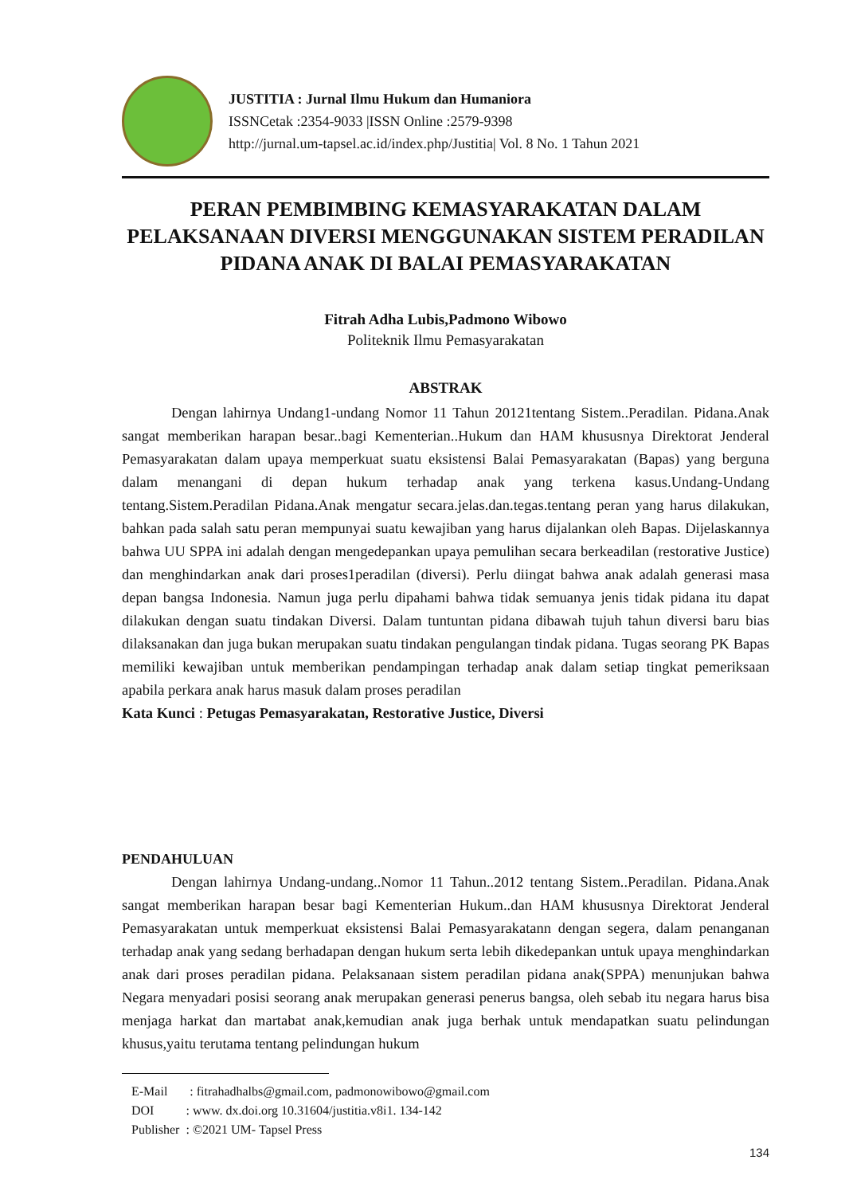JUSTITIA : Jurnal Ilmu Hukum dan Humaniora
ISSNCetak :2354-9033 |ISSN Online :2579-9398
http://jurnal.um-tapsel.ac.id/index.php/Justitia| Vol. 8 No. 1 Tahun 2021
PERAN PEMBIMBING KEMASYARAKATAN DALAM PELAKSANAAN DIVERSI MENGGUNAKAN SISTEM PERADILAN PIDANA ANAK DI BALAI PEMASYARAKATAN
Fitrah Adha Lubis,Padmono Wibowo
Politeknik Ilmu Pemasyarakatan
ABSTRAK
Dengan lahirnya Undang1-undang Nomor 11 Tahun 20121tentang Sistem..Peradilan. Pidana.Anak sangat memberikan harapan besar..bagi Kementerian..Hukum dan HAM khususnya Direktorat Jenderal Pemasyarakatan dalam upaya memperkuat suatu eksistensi Balai Pemasyarakatan (Bapas) yang berguna dalam menangani di depan hukum terhadap anak yang terkena kasus.Undang-Undang tentang.Sistem.Peradilan Pidana.Anak mengatur secara.jelas.dan.tegas.tentang peran yang harus dilakukan, bahkan pada salah satu peran mempunyai suatu kewajiban yang harus dijalankan oleh Bapas. Dijelaskannya bahwa UU SPPA ini adalah dengan mengedepankan upaya pemulihan secara berkeadilan (restorative Justice) dan menghindarkan anak dari proses1peradilan (diversi). Perlu diingat bahwa anak adalah generasi masa depan bangsa Indonesia. Namun juga perlu dipahami bahwa tidak semuanya jenis tidak pidana itu dapat dilakukan dengan suatu tindakan Diversi. Dalam tuntuntan pidana dibawah tujuh tahun diversi baru bias dilaksanakan dan juga bukan merupakan suatu tindakan pengulangan tindak pidana. Tugas seorang PK Bapas memiliki kewajiban untuk memberikan pendampingan terhadap anak dalam setiap tingkat pemeriksaan apabila perkara anak harus masuk dalam proses peradilan
Kata Kunci : Petugas Pemasyarakatan, Restorative Justice, Diversi
PENDAHULUAN
Dengan lahirnya Undang-undang..Nomor 11 Tahun..2012 tentang Sistem..Peradilan. Pidana.Anak sangat memberikan harapan besar bagi Kementerian Hukum..dan HAM khususnya Direktorat Jenderal Pemasyarakatan untuk memperkuat eksistensi Balai Pemasyarakatann dengan segera, dalam penanganan terhadap anak yang sedang berhadapan dengan hukum serta lebih dikedepankan untuk upaya menghindarkan anak dari proses peradilan pidana. Pelaksanaan sistem peradilan pidana anak(SPPA) menunjukan bahwa Negara menyadari posisi seorang anak merupakan generasi penerus bangsa, oleh sebab itu negara harus bisa menjaga harkat dan martabat anak,kemudian anak juga berhak untuk mendapatkan suatu pelindungan khusus,yaitu terutama tentang pelindungan hukum
E-Mail : fitrahadhalbs@gmail.com, padmonowibowo@gmail.com
DOI : www. dx.doi.org 10.31604/justitia.v8i1. 134-142
Publisher : ©2021 UM- Tapsel Press
134